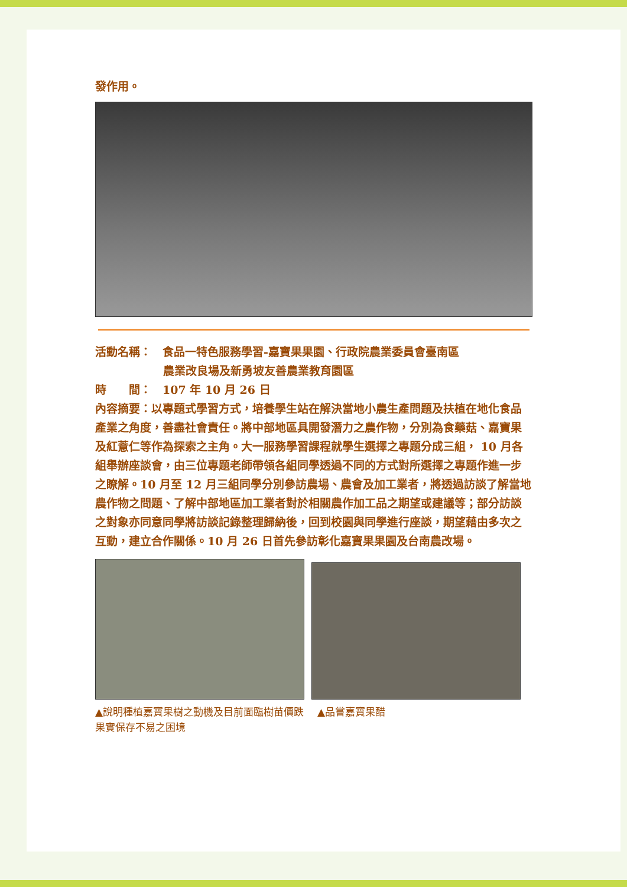發作用。
活動名稱：　食品一特色服務學習-嘉寶果果園、行政院農業委員會臺南區
農業改良場及新勇坡友善農業教育園區
時　　間：　107 年 10 月 26 日
內容摘要：以專題式學習方式，培養學生站在解決當地小農生產問題及扶植在地化食品產業之角度，善盡社會責任。將中部地區具開發潛力之農作物，分別為食藥菇、嘉寶果及紅薏仁等作為探索之主角。大一服務學習課程就學生選擇之專題分成三組， 10 月各組舉辦座談會，由三位專題老師帶領各組同學透過不同的方式對所選擇之專題作進一步之瞭解。10 月至 12 月三組同學分別參訪農場、農會及加工業者，將透過訪談了解當地農作物之問題、了解中部地區加工業者對於相關農作加工品之期望或建議等；部分訪談之對象亦同意同學將訪談記錄整理歸納後，回到校園與同學進行座談，期望藉由多次之互動，建立合作關係。10 月 26 日首先參訪彰化嘉寶果果園及台南農改場。
▲說明種植嘉寶果樹之動機及目前面臨樹苗價跌果實保存不易之困境
▲品嘗嘉寶果醋